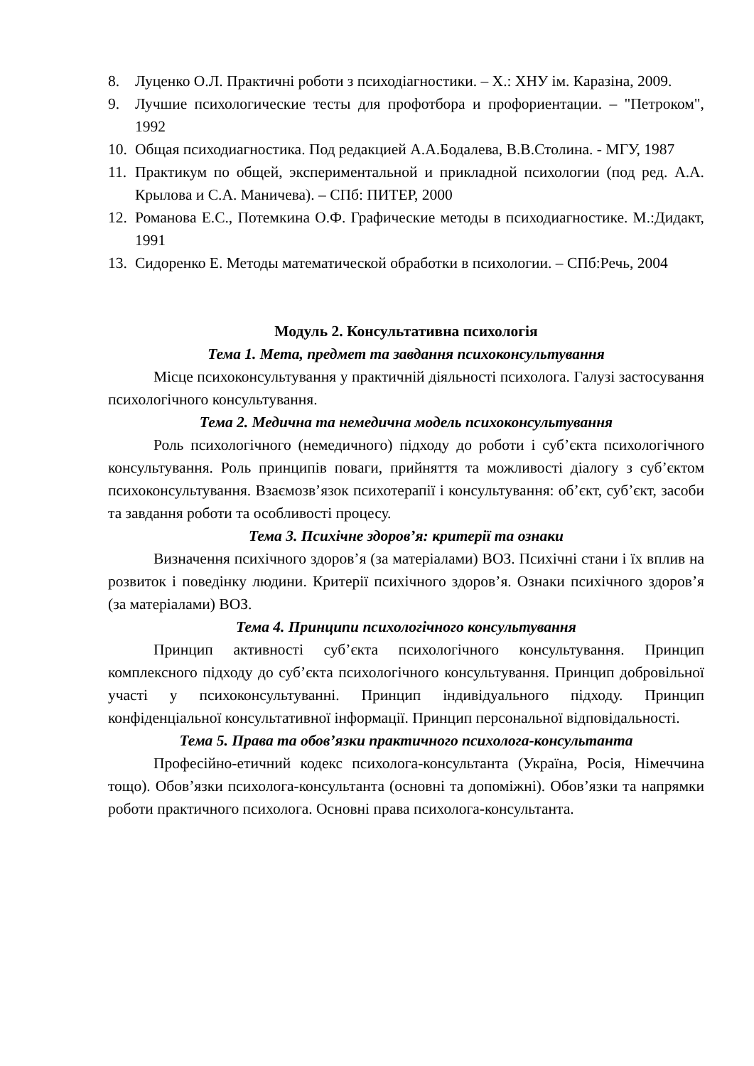8. Луценко О.Л. Практичні роботи з психодіагностики. – Х.: ХНУ ім. Каразіна, 2009.
9. Лучшие психологические тесты для профотбора и профориентации. – "Петроком", 1992
10. Общая психодиагностика. Под редакцией А.А.Бодалева, В.В.Столина. - МГУ, 1987
11. Практикум по общей, экспериментальной и прикладной психологии (под ред. А.А. Крылова и С.А. Маничева). – СПб: ПИТЕР, 2000
12. Романова Е.С., Потемкина О.Ф. Графические методы в психодиагностике. М.:Дидакт, 1991
13. Сидоренко Е. Методы математической обработки в психологии. – СПб:Речь, 2004
Модуль 2. Консультативна психологія
Тема 1. Мета, предмет та завдання психоконсультування
Місце психоконсультування у практичній діяльності психолога. Галузі застосування психологічного консультування.
Тема 2. Медична та немедична модель психоконсультування
Роль психологічного (немедичного) підходу до роботи і суб’єкта психологічного консультування. Роль принципів поваги, прийняття та можливості діалогу з суб’єктом психоконсультування. Взаємозв’язок психотерапії і консультування: об’єкт, суб’єкт, засоби та завдання роботи та особливості процесу.
Тема 3. Психічне здоров’я: критерії та ознаки
Визначення психічного здоров’я (за матеріалами) ВОЗ. Психічні стани і їх вплив на розвиток і поведінку людини. Критерії психічного здоров’я. Ознаки психічного здоров’я (за матеріалами) ВОЗ.
Тема 4. Принципи психологічного консультування
Принцип активності суб’єкта психологічного консультування. Принцип комплексного підходу до суб’єкта психологічного консультування. Принцип добровільної участі у психоконсультуванні. Принцип індивідуального підходу. Принцип конфіденціальної консультативної інформації. Принцип персональної відповідальності.
Тема 5. Права та обов’язки практичного психолога-консультанта
Професійно-етичний кодекс психолога-консультанта (Україна, Росія, Німеччина тощо). Обов’язки психолога-консультанта (основні та допоміжні). Обов’язки та напрямки роботи практичного психолога. Основні права психолога-консультанта.